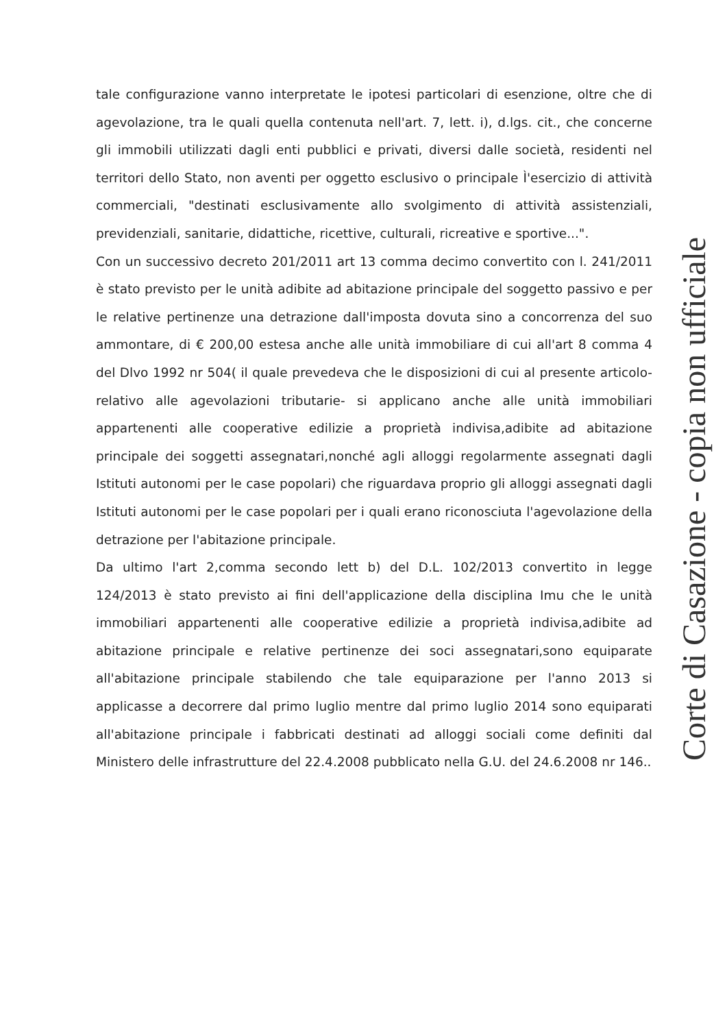tale configurazione vanno interpretate le ipotesi particolari di esenzione, oltre che di agevolazione, tra le quali quella contenuta nell'art. 7, lett. i), d.lgs. cit., che concerne gli immobili utilizzati dagli enti pubblici e privati, diversi dalle società, residenti nel territori dello Stato, non aventi per oggetto esclusivo o principale Ì'esercizio di attività commerciali, "destinati esclusivamente allo svolgimento di attività assistenziali, previdenziali, sanitarie, didattiche, ricettive, culturali, ricreative e sportive...".
Con un successivo decreto 201/2011 art 13 comma decimo convertito con l. 241/2011 è stato previsto per le unità adibite ad abitazione principale del soggetto passivo e per le relative pertinenze una detrazione dall'imposta dovuta sino a concorrenza del suo ammontare, di € 200,00 estesa anche alle unità immobiliare di cui all'art 8 comma 4 del Dlvo 1992 nr 504( il quale prevedeva che le disposizioni di cui al presente articolo-relativo alle agevolazioni tributarie- si applicano anche alle unità immobiliari appartenenti alle cooperative edilizie a proprietà indivisa,adibite ad abitazione principale dei soggetti assegnatari,nonché agli alloggi regolarmente assegnati dagli Istituti autonomi per le case popolari) che riguardava proprio gli alloggi assegnati dagli Istituti autonomi per le case popolari per i quali erano riconosciuta l'agevolazione della detrazione per l'abitazione principale.
Da ultimo l'art 2,comma secondo lett b) del D.L. 102/2013 convertito in legge 124/2013 è stato previsto ai fini dell'applicazione della disciplina Imu che le unità immobiliari appartenenti alle cooperative edilizie a proprietà indivisa,adibite ad abitazione principale e relative pertinenze dei soci assegnatari,sono equiparate all'abitazione principale stabilendo che tale equiparazione per l'anno 2013 si applicasse a decorrere dal primo luglio mentre dal primo luglio 2014 sono equiparati all'abitazione principale i fabbricati destinati ad alloggi sociali come definiti dal Ministero delle infrastrutture del 22.4.2008 pubblicato nella G.U. del 24.6.2008 nr 146..
Corte di Casazione - copia non ufficiale